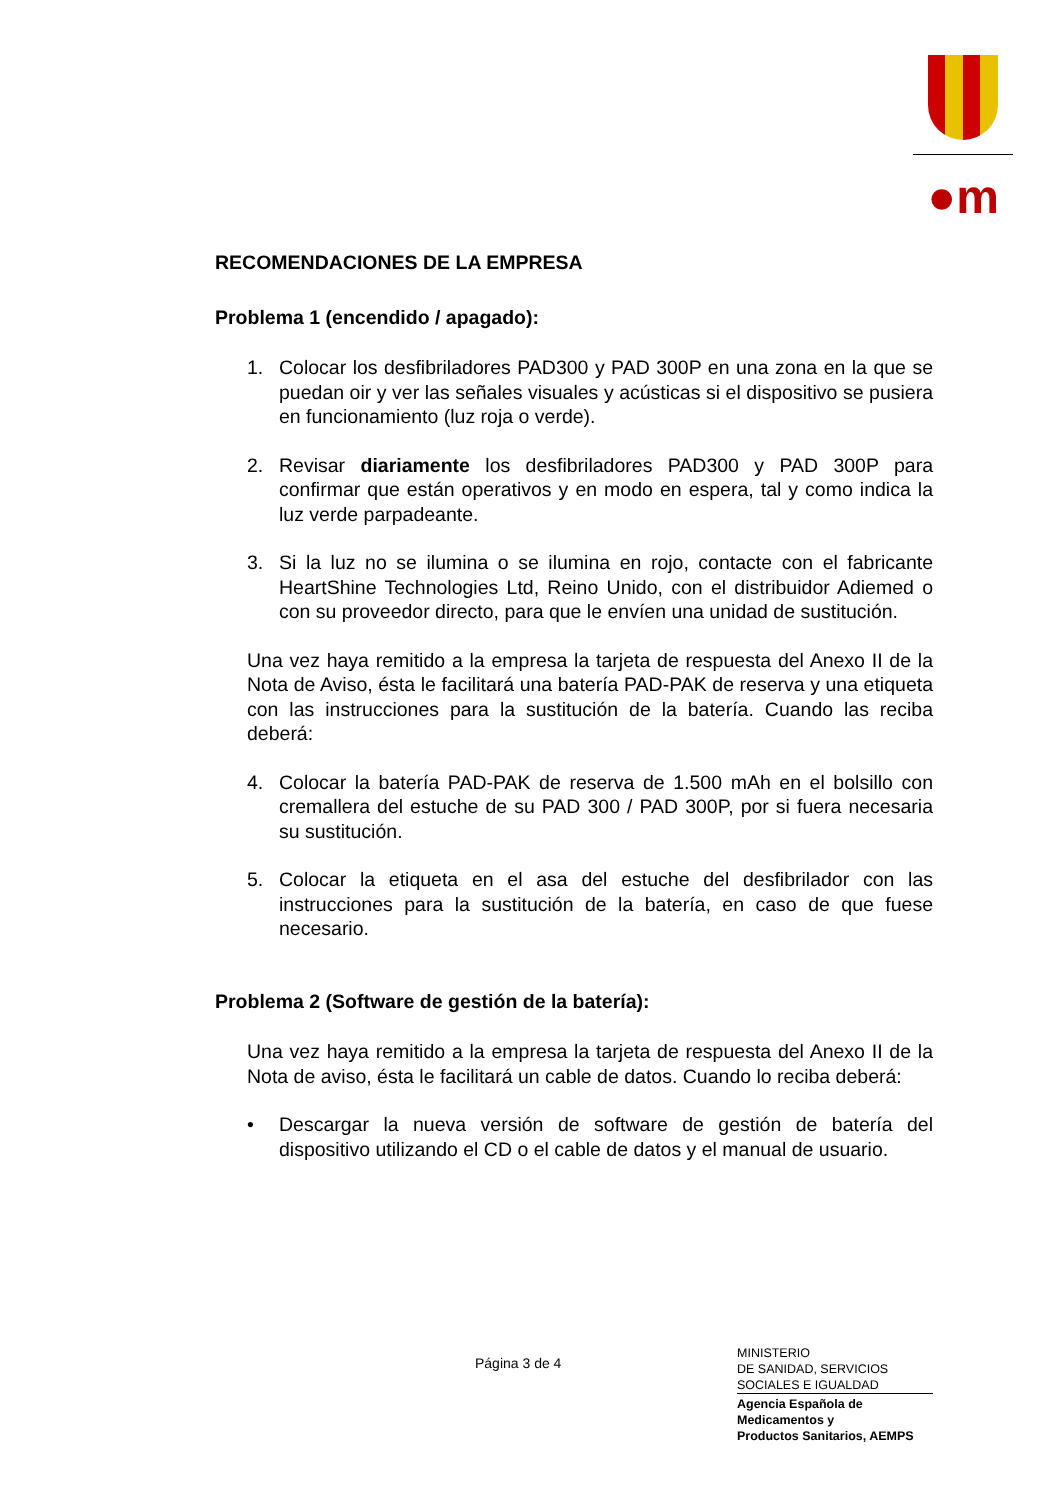●m
RECOMENDACIONES DE LA EMPRESA
Problema 1 (encendido / apagado):
1. Colocar los desfibriladores PAD300 y PAD 300P en una zona en la que se puedan oir y ver las señales visuales y acústicas si el dispositivo se pusiera en funcionamiento (luz roja o verde).
2. Revisar diariamente los desfibriladores PAD300 y PAD 300P para confirmar que están operativos y en modo en espera, tal y como indica la luz verde parpadeante.
3. Si la luz no se ilumina o se ilumina en rojo, contacte con el fabricante HeartShine Technologies Ltd, Reino Unido, con el distribuidor Adiemed o con su proveedor directo, para que le envíen una unidad de sustitución.
Una vez haya remitido a la empresa la tarjeta de respuesta del Anexo II de la Nota de Aviso, ésta le facilitará una batería PAD-PAK de reserva y una etiqueta con las instrucciones para la sustitución de la batería. Cuando las reciba deberá:
4. Colocar la batería PAD-PAK de reserva de 1.500 mAh en el bolsillo con cremallera del estuche de su PAD 300 / PAD 300P, por si fuera necesaria su sustitución.
5. Colocar la etiqueta en el asa del estuche del desfibrilador con las instrucciones para la sustitución de la batería, en caso de que fuese necesario.
Problema 2 (Software de gestión de la batería):
Una vez haya remitido a la empresa la tarjeta de respuesta del Anexo II de la Nota de aviso, ésta le facilitará un cable de datos. Cuando lo reciba deberá:
• Descargar la nueva versión de software de gestión de batería del dispositivo utilizando el CD o el cable de datos y el manual de usuario.
Página 3 de 4
MINISTERIO
DE SANIDAD, SERVICIOS
SOCIALES E IGUALDAD
Agencia Española de
Medicamentos y
Productos Sanitarios, AEMPS